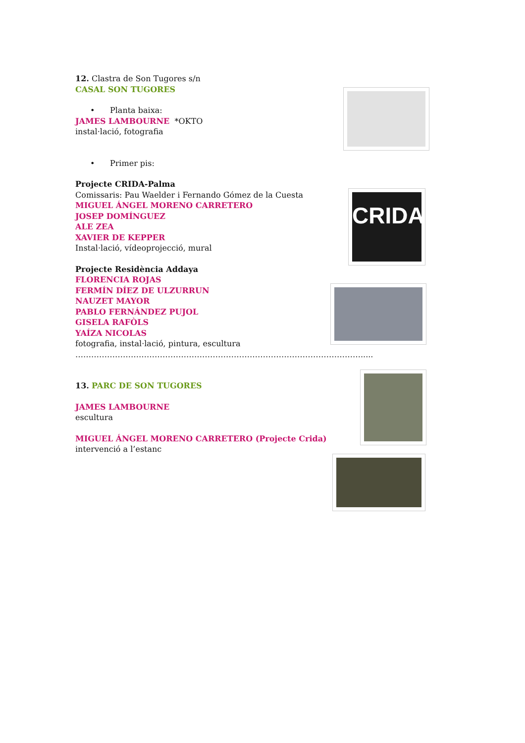12. Clastra de Son Tugores s/n
CASAL SON TUGORES
• Planta baixa:
JAMES LAMBOURNE *OKTO
instal·lació, fotografia
• Primer pis:
Projecte CRIDA-Palma
Comissaris: Pau Waelder i Fernando Gómez de la Cuesta
MIGUEL ÁNGEL MORENO CARRETERO
JOSEP DOMÍNGUEZ
ALE ZEA
XAVIER DE KEPPER
Instal·lació, vídeoprojecció, mural
Projecte Residència Addaya
FLORENCIA ROJAS
FERMÍN DÍEZ DE ULZURRUN
NAUZET MAYOR
PABLO FERNÁNDEZ PUJOL
GISELA RAFÒLS
YAÍZA NICOLAS
fotografia, instal·lació, pintura, escultura
……………………………………………………………………………………………….....
13. PARC DE SON TUGORES
JAMES LAMBOURNE
escultura
MIGUEL ÁNGEL MORENO CARRETERO (Projecte Crida)
intervenció a l’estanc
CRIDA